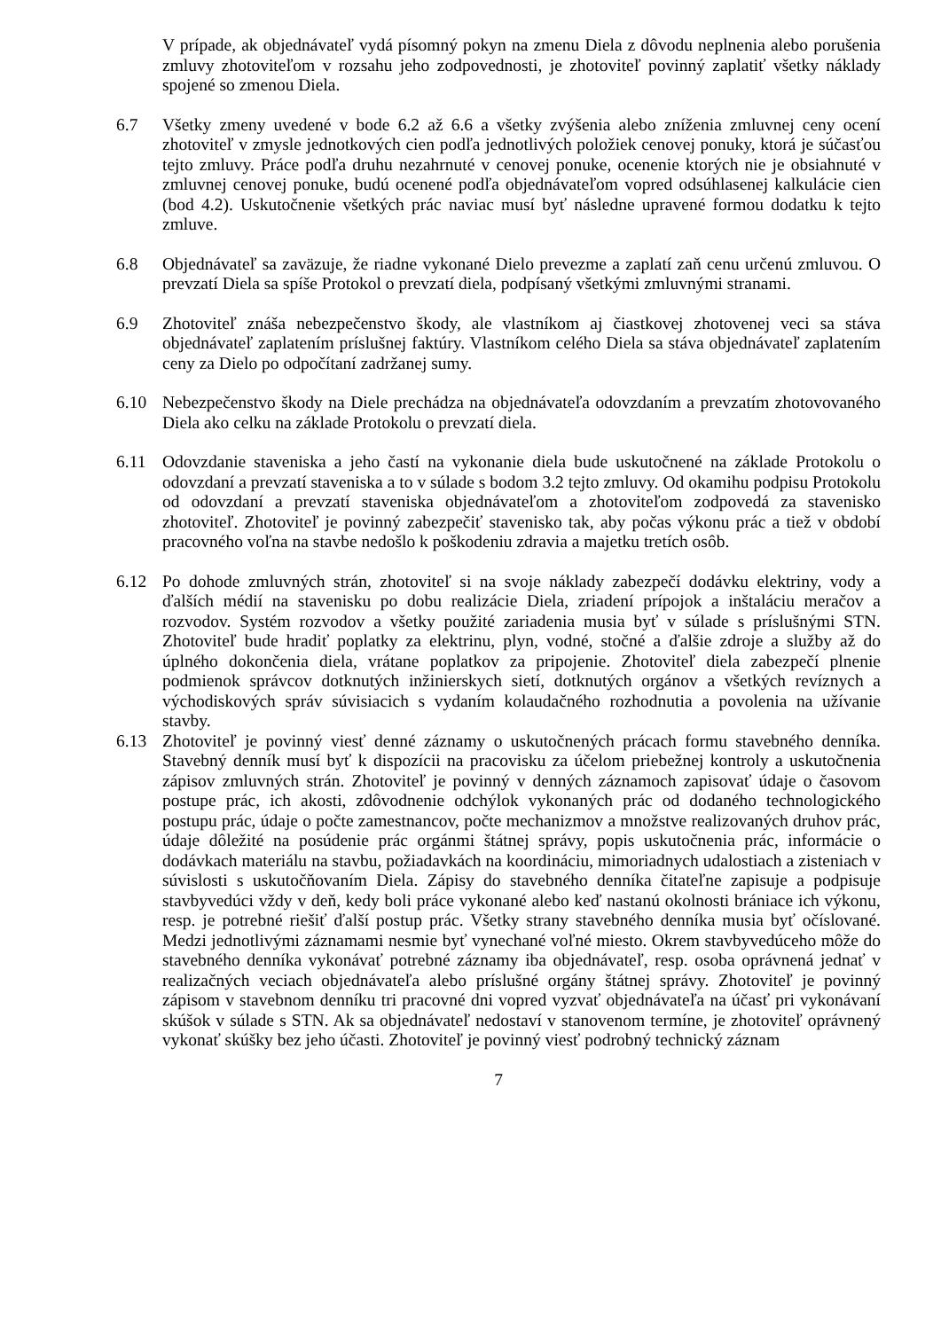V prípade, ak objednávateľ vydá písomný pokyn na zmenu Diela z dôvodu neplnenia alebo porušenia zmluvy zhotoviteľom v rozsahu jeho zodpovednosti, je zhotoviteľ povinný zaplatiť všetky náklady spojené so zmenou Diela.
6.7 Všetky zmeny uvedené v bode 6.2 až 6.6 a všetky zvýšenia alebo zníženia zmluvnej ceny ocení zhotoviteľ v zmysle jednotkových cien podľa jednotlivých položiek cenovej ponuky, ktorá je súčasťou tejto zmluvy. Práce podľa druhu nezahrnuté v cenovej ponuke, ocenenie ktorých nie je obsiahnuté v zmluvnej cenovej ponuke, budú ocenené podľa objednávateľom vopred odsúhlasenej kalkulácie cien (bod 4.2). Uskutočnenie všetkých prác naviac musí byť následne upravené formou dodatku k tejto zmluve.
6.8 Objednávateľ sa zaväzuje, že riadne vykonané Dielo prevezme a zaplatí zaň cenu určenú zmluvou. O prevzatí Diela sa spíše Protokol o prevzatí diela, podpísaný všetkými zmluvnými stranami.
6.9 Zhotoviteľ znáša nebezpečenstvo škody, ale vlastníkom aj čiastkovej zhotovenej veci sa stáva objednávateľ zaplatením príslušnej faktúry. Vlastníkom celého Diela sa stáva objednávateľ zaplatením ceny za Dielo po odpočítaní zadržanej sumy.
6.10 Nebezpečenstvo škody na Diele prechádza na objednávateľa odovzdaním a prevzatím zhotovovaného Diela ako celku na základe Protokolu o prevzatí diela.
6.11 Odovzdanie staveniska a jeho častí na vykonanie diela bude uskutočnené na základe Protokolu o odovzdaní a prevzatí staveniska a to v súlade s bodom 3.2 tejto zmluvy. Od okamihu podpisu Protokolu od odovzdaní a prevzatí staveniska objednávateľom a zhotoviteľom zodpovedá za stavenisko zhotoviteľ. Zhotoviteľ je povinný zabezpečiť stavenisko tak, aby počas výkonu prác a tiež v období pracovného voľna na stavbe nedošlo k poškodeniu zdravia a majetku tretích osôb.
6.12 Po dohode zmluvných strán, zhotoviteľ si na svoje náklady zabezpečí dodávku elektriny, vody a ďalších médií na stavenisku po dobu realizácie Diela, zriadení prípojok a inštaláciu meračov a rozvodov. Systém rozvodov a všetky použité zariadenia musia byť v súlade s príslušnými STN. Zhotoviteľ bude hradiť poplatky za elektrinu, plyn, vodné, stočné a ďalšie zdroje a služby až do úplného dokončenia diela, vrátane poplatkov za pripojenie. Zhotoviteľ diela zabezpečí plnenie podmienok správcov dotknutých inžinierskych sietí, dotknutých orgánov a všetkých revíznych a východiskových správ súvisiacich s vydaním kolaudačného rozhodnutia a povolenia na užívanie stavby.
6.13 Zhotoviteľ je povinný viesť denné záznamy o uskutočnených prácach formu stavebného denníka. Stavebný denník musí byť k dispozícii na pracovisku za účelom priebežnej kontroly a uskutočnenia zápisov zmluvných strán. Zhotoviteľ je povinný v denných záznamoch zapisovať údaje o časovom postupe prác, ich akosti, zdôvodnenie odchýlok vykonaných prác od dodaného technologického postupu prác, údaje o počte zamestnancov, počte mechanizmov a množstve realizovaných druhov prác, údaje dôležité na posúdenie prác orgánmi štátnej správy, popis uskutočnenia prác, informácie o dodávkach materiálu na stavbu, požiadavkách na koordináciu, mimoriadnych udalostiach a zisteniach v súvislosti s uskutočňovaním Diela. Zápisy do stavebného denníka čitateľne zapisuje a podpisuje stavbyvedúci vždy v deň, kedy boli práce vykonané alebo keď nastanú okolnosti brániace ich výkonu, resp. je potrebné riešiť ďalší postup prác. Všetky strany stavebného denníka musia byť očíslované. Medzi jednotlivými záznamami nesmie byť vynechané voľné miesto. Okrem stavbyvedúceho môže do stavebného denníka vykonávať potrebné záznamy iba objednávateľ, resp. osoba oprávnená jednať v realizačných veciach objednávateľa alebo príslušné orgány štátnej správy. Zhotoviteľ je povinný zápisom v stavebnom denníku tri pracovné dni vopred vyzvať objednávateľa na účasť pri vykonávaní skúšok v súlade s STN. Ak sa objednávateľ nedostaví v stanovenom termíne, je zhotoviteľ oprávnený vykonať skúšky bez jeho účasti. Zhotoviteľ je povinný viesť podrobný technický záznam
7